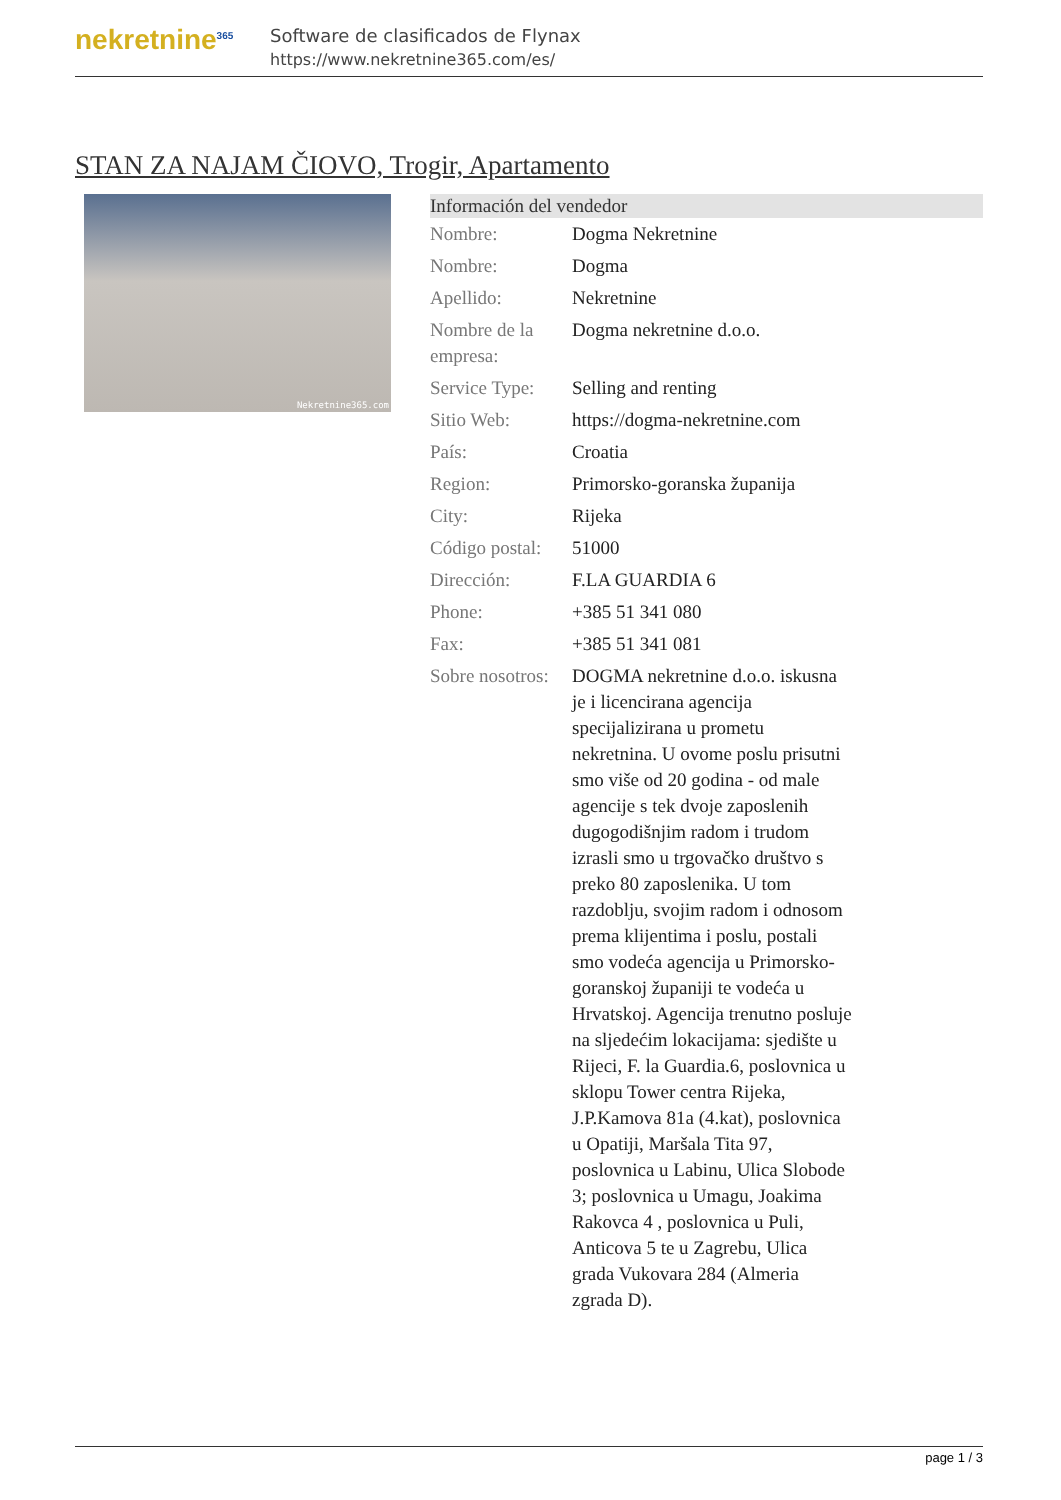nekretnine<sup>365</sup>
Software de clasificados de Flynax
https://www.nekretnine365.com/es/
STAN ZA NAJAM ČIOVO, Trogir, Apartamento
Nekretnine365.com
| Información del vendedor | |
| --- | --- |
| Nombre: | Dogma Nekretnine |
| Nombre: | Dogma |
| Apellido: | Nekretnine |
| Nombre de la empresa: | Dogma nekretnine d.o.o. |
| Service Type: | Selling and renting |
| Sitio Web: | https://dogma-nekretnine.com |
| País: | Croatia |
| Region: | Primorsko-goranska županija |
| City: | Rijeka |
| Código postal: | 51000 |
| Dirección: | F.LA GUARDIA 6 |
| Phone: | +385 51 341 080 |
| Fax: | +385 51 341 081 |
| Sobre nosotros: | DOGMA nekretnine d.o.o. iskusna je i licencirana agencija specijalizirana u prometu nekretnina. U ovome poslu prisutni smo više od 20 godina - od male agencije s tek dvoje zaposlenih dugogodišnjim radom i trudom izrasli smo u trgovačko društvo s preko 80 zaposlenika. U tom razdoblju, svojim radom i odnosom prema klijentima i poslu, postali smo vodeća agencija u Primorsko-goranskoj županiji te vodeća u Hrvatskoj. Agencija trenutno posluje na sljedećim lokacijama: sjedište u Rijeci, F. la Guardia.6, poslovnica u sklopu Tower centra Rijeka, J.P.Kamova 81a (4.kat), poslovnica u Opatiji, Maršala Tita 97, poslovnica u Labinu, Ulica Slobode 3; poslovnica u Umagu, Joakima Rakovca 4 , poslovnica u Puli, Anticova 5 te u Zagrebu, Ulica grada Vukovara 284 (Almeria zgrada D). |
page 1 / 3